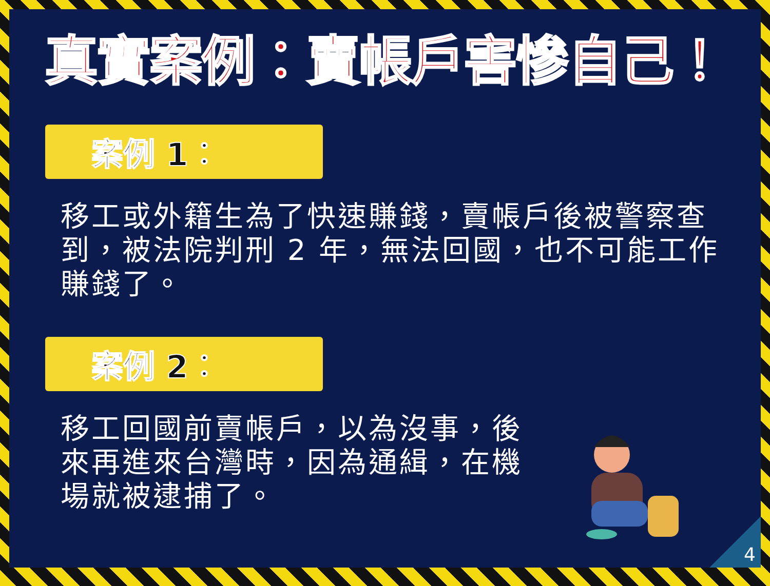真實案例：賣帳戶害慘自己！
案例 1：
移工或外籍生為了快速賺錢，賣帳戶後被警察查到，被法院判刑 2 年，無法回國，也不可能工作賺錢了。
案例 2：
移工回國前賣帳戶，以為沒事，後來再進來台灣時，因為通緝，在機場就被逮捕了。
4